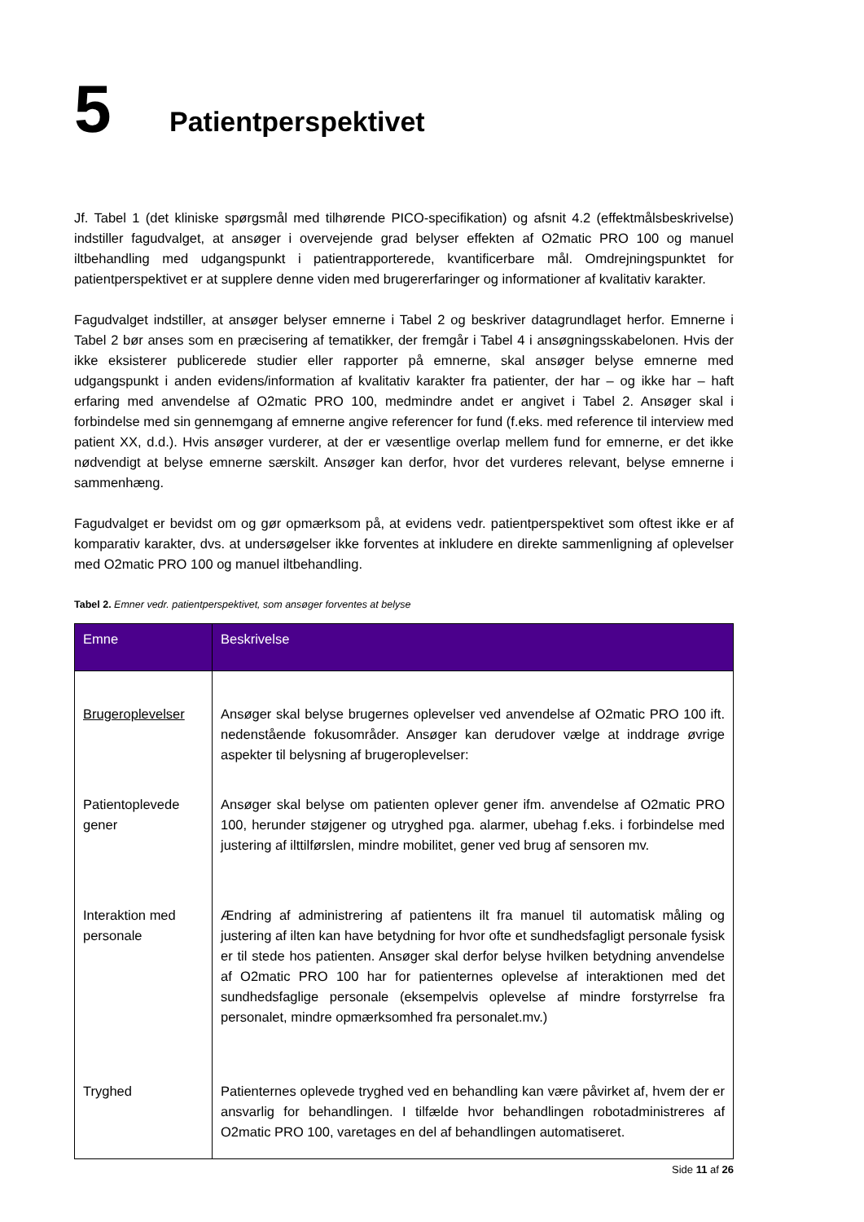5 Patientperspektivet
Jf. Tabel 1 (det kliniske spørgsmål med tilhørende PICO-specifikation) og afsnit 4.2 (effektmålsbeskrivelse) indstiller fagudvalget, at ansøger i overvejende grad belyser effekten af O2matic PRO 100 og manuel iltbehandling med udgangspunkt i patientrapporterede, kvantificerbare mål. Omdrejningspunktet for patientperspektivet er at supplere denne viden med brugererfaringer og informationer af kvalitativ karakter.
Fagudvalget indstiller, at ansøger belyser emnerne i Tabel 2 og beskriver datagrundlaget herfor. Emnerne i Tabel 2 bør anses som en præcisering af tematikker, der fremgår i Tabel 4 i ansøgningsskabelonen. Hvis der ikke eksisterer publicerede studier eller rapporter på emnerne, skal ansøger belyse emnerne med udgangspunkt i anden evidens/information af kvalitativ karakter fra patienter, der har – og ikke har – haft erfaring med anvendelse af O2matic PRO 100, medmindre andet er angivet i Tabel 2. Ansøger skal i forbindelse med sin gennemgang af emnerne angive referencer for fund (f.eks. med reference til interview med patient XX, d.d.). Hvis ansøger vurderer, at der er væsentlige overlap mellem fund for emnerne, er det ikke nødvendigt at belyse emnerne særskilt. Ansøger kan derfor, hvor det vurderes relevant, belyse emnerne i sammenhæng.
Fagudvalget er bevidst om og gør opmærksom på, at evidens vedr. patientperspektivet som oftest ikke er af komparativ karakter, dvs. at undersøgelser ikke forventes at inkludere en direkte sammenligning af oplevelser med O2matic PRO 100 og manuel iltbehandling.
Tabel 2. Emner vedr. patientperspektivet, som ansøger forventes at belyse
| Emne | Beskrivelse |
| --- | --- |
| Brugeroplevelser | Ansøger skal belyse brugernes oplevelser ved anvendelse af O2matic PRO 100 ift. nedenstående fokusområder. Ansøger kan derudover vælge at inddrage øvrige aspekter til belysning af brugeroplevelser: |
| Patientoplevede gener | Ansøger skal belyse om patienten oplever gener ifm. anvendelse af O2matic PRO 100, herunder støjgener og utryghed pga. alarmer, ubehag f.eks. i forbindelse med justering af ilttilførslen, mindre mobilitet, gener ved brug af sensoren mv. |
| Interaktion med personale | Ændring af administrering af patientens ilt fra manuel til automatisk måling og justering af ilten kan have betydning for hvor ofte et sundhedsfagligt personale fysisk er til stede hos patienten. Ansøger skal derfor belyse hvilken betydning anvendelse af O2matic PRO 100 har for patienternes oplevelse af interaktionen med det sundhedsfaglige personale (eksempelvis oplevelse af mindre forstyrrelse fra personalet, mindre opmærksomhed fra personalet.mv.) |
| Tryghed | Patienternes oplevede tryghed ved en behandling kan være påvirket af, hvem der er ansvarlig for behandlingen. I tilfælde hvor behandlingen robotadministreres af O2matic PRO 100, varetages en del af behandlingen automatiseret. |
Side 11 af 26